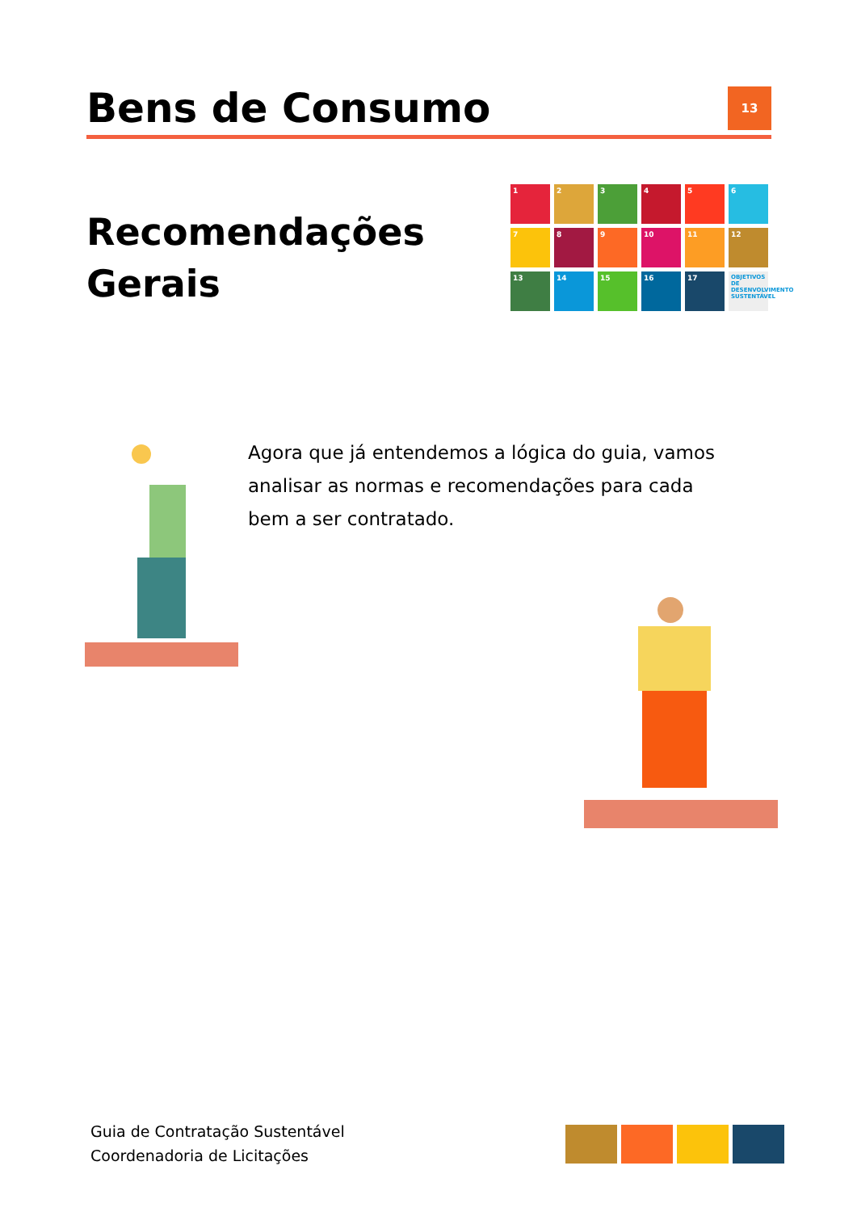Bens de Consumo
13
Recomendações
Gerais
1
2
3
4
5
6
7
8
9
10
11
12
13
14
15
16
17
OBJETIVOS DE DESENVOLVIMENTO SUSTENTÁVEL
Agora que já entendemos a lógica do guia, vamos analisar as normas e recomendações para cada bem a ser contratado.
Guia de Contratação Sustentável
Coordenadoria de Licitações